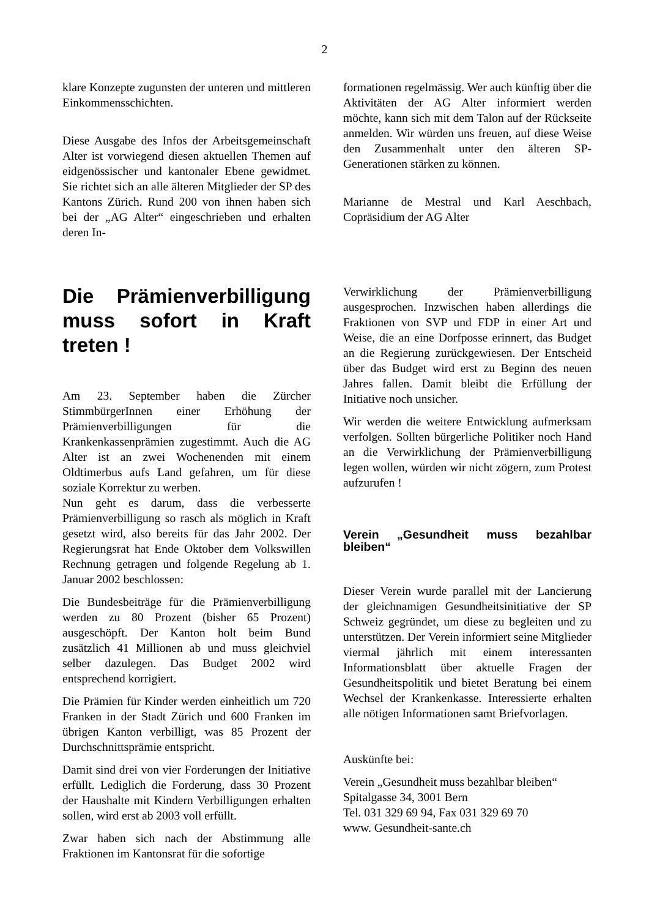2
klare Konzepte zugunsten der unteren und mittleren Einkommensschichten.
Diese Ausgabe des Infos der Arbeitsgemeinschaft Alter ist vorwiegend diesen aktuellen Themen auf eidgenössischer und kantonaler Ebene gewidmet. Sie richtet sich an alle älteren Mitglieder der SP des Kantons Zürich. Rund 200 von ihnen haben sich bei der „AG Alter“ eingeschrieben und erhalten deren In-
formationen regelmässig. Wer auch künftig über die Aktivitäten der AG Alter informiert werden möchte, kann sich mit dem Talon auf der Rückseite anmelden. Wir würden uns freuen, auf diese Weise den Zusammenhalt unter den älteren SP-Generationen stärken zu können.
Marianne de Mestral und Karl Aeschbach, Copräsidium der AG Alter
Die Prämienverbilligung muss sofort in Kraft treten !
Am 23. September haben die Zürcher StimmbürgerInnen einer Erhöhung der Prämienverbilligungen für die Krankenkassenprämien zugestimmt. Auch die AG Alter ist an zwei Wochenenden mit einem Oldtimerbus aufs Land gefahren, um für diese soziale Korrektur zu werben.
Nun geht es darum, dass die verbesserte Prämienverbilligung so rasch als möglich in Kraft gesetzt wird, also bereits für das Jahr 2002. Der Regierungsrat hat Ende Oktober dem Volkswillen Rechnung getragen und folgende Regelung ab 1. Januar 2002 beschlossen:
Die Bundesbeiträge für die Prämienverbilligung werden zu 80 Prozent (bisher 65 Prozent) ausgeschöpft. Der Kanton holt beim Bund zusätzlich 41 Millionen ab und muss gleichviel selber dazulegen. Das Budget 2002 wird entsprechend korrigiert.
Die Prämien für Kinder werden einheitlich um 720 Franken in der Stadt Zürich und 600 Franken im übrigen Kanton verbilligt, was 85 Prozent der Durchschnittsprämie entspricht.
Damit sind drei von vier Forderungen der Initiative erfüllt. Lediglich die Forderung, dass 30 Prozent der Haushalte mit Kindern Verbilligungen erhalten sollen, wird erst ab 2003 voll erfüllt.
Zwar haben sich nach der Abstimmung alle Fraktionen im Kantonsrat für die sofortige
Verwirklichung der Prämienverbilligung ausgesprochen. Inzwischen haben allerdings die Fraktionen von SVP und FDP in einer Art und Weise, die an eine Dorfposse erinnert, das Budget an die Regierung zurückgewiesen. Der Entscheid über das Budget wird erst zu Beginn des neuen Jahres fallen. Damit bleibt die Erfüllung der Initiative noch unsicher.
Wir werden die weitere Entwicklung aufmerksam verfolgen. Sollten bürgerliche Politiker noch Hand an die Verwirklichung der Prämienverbilligung legen wollen, würden wir nicht zögern, zum Protest aufzurufen !
Verein „Gesundheit muss bezahlbar bleiben“
Dieser Verein wurde parallel mit der Lancierung der gleichnamigen Gesundheitsinitiative der SP Schweiz gegründet, um diese zu begleiten und zu unterstützen. Der Verein informiert seine Mitglieder viermal jährlich mit einem interessanten Informationsblatt über aktuelle Fragen der Gesundheitspolitik und bietet Beratung bei einem Wechsel der Krankenkasse. Interessierte erhalten alle nötigen Informationen samt Briefvorlagen.
Auskünfte bei:
Verein „Gesundheit muss bezahlbar bleiben“
Spitalgasse 34, 3001 Bern
Tel. 031 329 69 94, Fax 031 329 69 70
www. Gesundheit-sante.ch